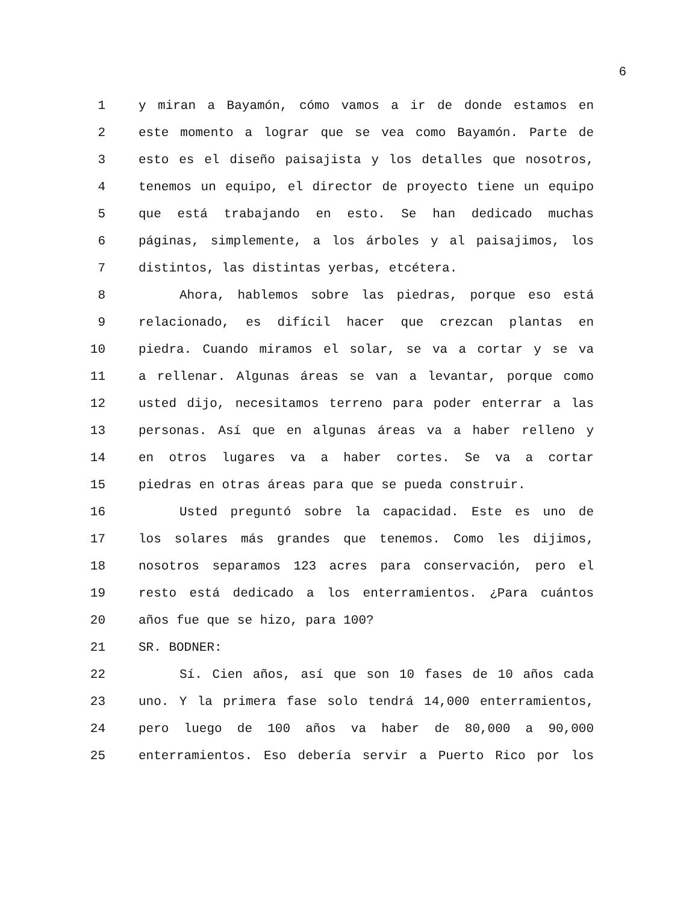6
1 y miran a Bayamón, cómo vamos a ir de donde estamos en
2 este momento a lograr que se vea como Bayamón. Parte de
3 esto es el diseño paisajista y los detalles que nosotros,
4 tenemos un equipo, el director de proyecto tiene un equipo
5 que está trabajando en esto. Se han dedicado muchas
6 páginas, simplemente, a los árboles y al paisajimos, los
7 distintos, las distintas yerbas, etcétera.
8 Ahora, hablemos sobre las piedras, porque eso está
9 relacionado, es difícil hacer que crezcan plantas en
10 piedra. Cuando miramos el solar, se va a cortar y se va
11 a rellenar. Algunas áreas se van a levantar, porque como
12 usted dijo, necesitamos terreno para poder enterrar a las
13 personas. Así que en algunas áreas va a haber relleno y
14 en otros lugares va a haber cortes. Se va a cortar
15 piedras en otras áreas para que se pueda construir.
16 Usted preguntó sobre la capacidad. Este es uno de
17 los solares más grandes que tenemos. Como les dijimos,
18 nosotros separamos 123 acres para conservación, pero el
19 resto está dedicado a los enterramientos. ¿Para cuántos
20 años fue que se hizo, para 100?
21 SR. BODNER:
22 Sí. Cien años, así que son 10 fases de 10 años cada
23 uno. Y la primera fase solo tendrá 14,000 enterramientos,
24 pero luego de 100 años va haber de 80,000 a 90,000
25 enterramientos. Eso debería servir a Puerto Rico por los